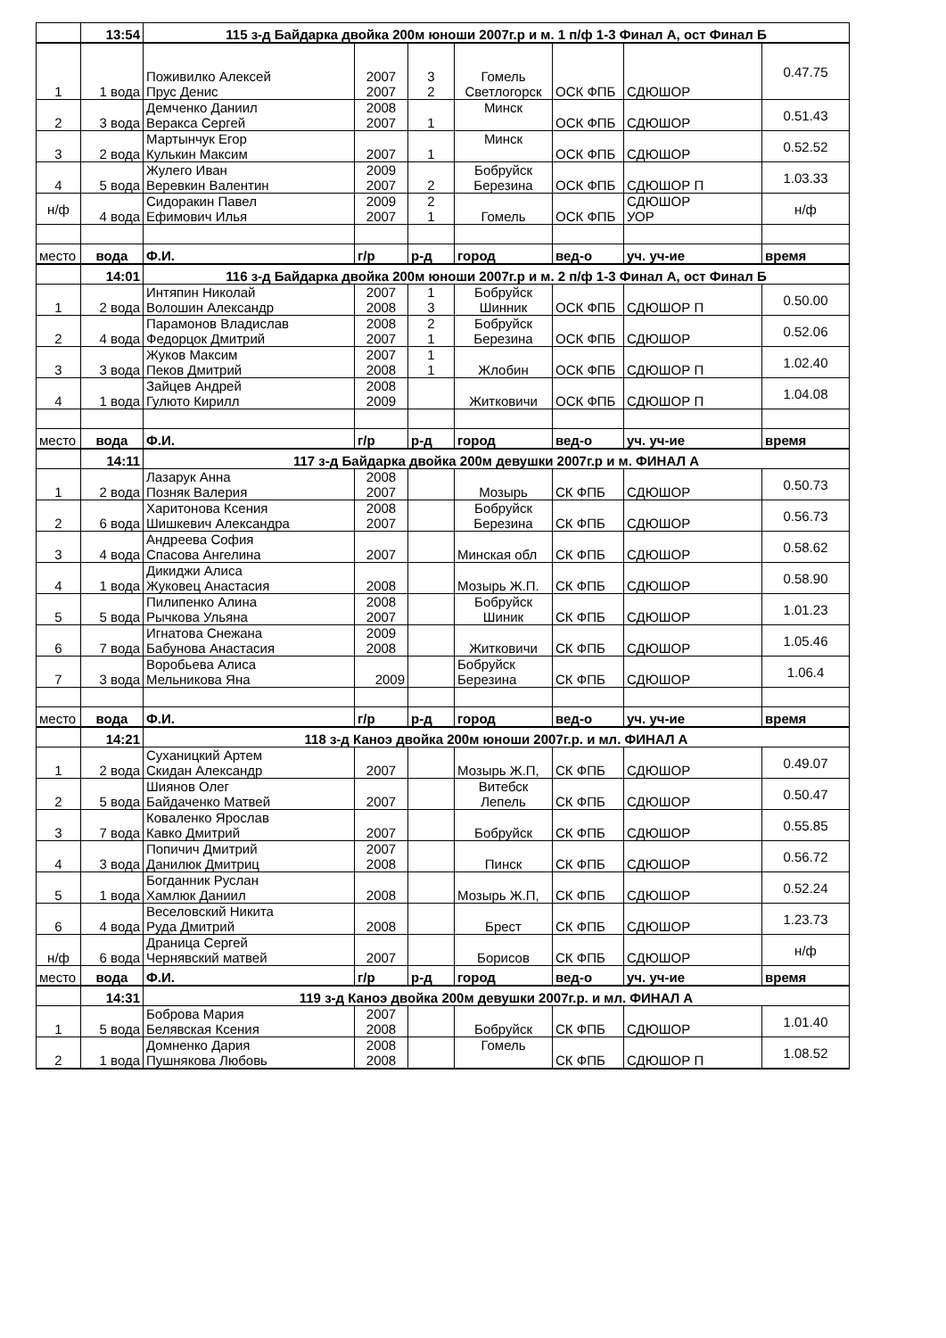| | 13:54 | 115 з-д Байдарка двойка 200м юноши 2007г.р и м. 1 п/ф 1-3 Финал А, ост Финал Б | | | | | | |
| 1 | 1 вода | Поживилко Алексей Прус Денис | 2007 2007 | 3 2 | Гомель Светлогорск | ОСК ФПБ | СДЮШОР | 0.47.75 |
| 2 | 3 вода | Демченко Даниил Веракса Сергей | 2008 2007 | 1 | Минск | ОСК ФПБ | СДЮШОР | 0.51.43 |
| 3 | 2 вода | Мартынчук Егор Кулькин Максим | 2007 | 1 | Минск | ОСК ФПБ | СДЮШОР | 0.52.52 |
| 4 | 5 вода | Жулего Иван Веревкин Валентин | 2009 2007 | 2 | Бобруйск Березина | ОСК ФПБ | СДЮШОР П | 1.03.33 |
| н/ф | 4 вода | Сидоракин Павел Ефимович Илья | 2009 2007 | 2 1 | Гомель | ОСК ФПБ | СДЮШОР УОР | н/ф |
| место | вода | Ф.И. | г/р | р-д | город | вед-о | уч. уч-ие | время |
| | 14:01 | 116 з-д Байдарка двойка 200м юноши 2007г.р и м. 2 п/ф 1-3 Финал А, ост Финал Б | | | | | | |
| 1 | 2 вода | Интяпин Николай Волошин Александр | 2007 2008 | 1 3 | Бобруйск Шинник | ОСК ФПБ | СДЮШОР П | 0.50.00 |
| 2 | 4 вода | Парамонов Владислав Федорцок Дмитрий | 2008 2007 | 2 1 | Бобруйск Березина | ОСК ФПБ | СДЮШОР | 0.52.06 |
| 3 | 3 вода | Жуков Максим Пеков Дмитрий | 2007 2008 | 1 1 | Жлобин | ОСК ФПБ | СДЮШОР П | 1.02.40 |
| 4 | 1 вода | Зайцев Андрей Гулюто Кирилл | 2008 2009 | | Житковичи | ОСК ФПБ | СДЮШОР П | 1.04.08 |
| место | вода | Ф.И. | г/р | р-д | город | вед-о | уч. уч-ие | время |
| | 14:11 | 117 з-д Байдарка двойка 200м девушки 2007г.р и м. ФИНАЛ А | | | | | | |
| 1 | 2 вода | Лазарук Анна Позняк Валерия | 2008 2007 | | Мозырь | СК ФПБ | СДЮШОР | 0.50.73 |
| 2 | 6 вода | Харитонова Ксения Шишкевич Александра | 2008 2007 | | Бобруйск Березина | СК ФПБ | СДЮШОР | 0.56.73 |
| 3 | 4 вода | Андреева София Спасова Ангелина | 2007 | | Минская обл | СК ФПБ | СДЮШОР | 0.58.62 |
| 4 | 1 вода | Дикиджи Алиса Жуковец Анастасия | 2008 | | Мозырь Ж.П. | СК ФПБ | СДЮШОР | 0.58.90 |
| 5 | 5 вода | Пилипенко Алина Рычкова Ульяна | 2008 2007 | | Бобруйск Шиник | СК ФПБ | СДЮШОР | 1.01.23 |
| 6 | 7 вода | Игнатова Снежана Бабунова Анастасия | 2009 2008 | | Житковичи | СК ФПБ | СДЮШОР | 1.05.46 |
| 7 | 3 вода | Воробьева Алиса Мельникова Яна | 2009 | | Бобруйск Березина | СК ФПБ | СДЮШОР | 1.06.4 |
| место | вода | Ф.И. | г/р | р-д | город | вед-о | уч. уч-ие | время |
| | 14:21 | 118 з-д Каноэ двойка 200м юноши 2007г.р. и мл. ФИНАЛ А | | | | | | |
| 1 | 2 вода | Суханицкий Артем Скидан Александр | 2007 | | Мозырь Ж.П, | СК ФПБ | СДЮШОР | 0.49.07 |
| 2 | 5 вода | Шиянов Олег Байдаченко Матвей | 2007 | | Витебск Лепель | СК ФПБ | СДЮШОР | 0.50.47 |
| 3 | 7 вода | Коваленко Ярослав Кавко Дмитрий | 2007 | | Бобруйск | СК ФПБ | СДЮШОР | 0.55.85 |
| 4 | 3 вода | Попичич Дмитрий Данилюк Дмитриц | 2007 2008 | | Пинск | СК ФПБ | СДЮШОР | 0.56.72 |
| 5 | 1 вода | Богданник Руслан Хамлюк Даниил | 2008 | | Мозырь Ж.П, | СК ФПБ | СДЮШОР | 0.52.24 |
| 6 | 4 вода | Веселовский Никита Руда Дмитрий | 2008 | | Брест | СК ФПБ | СДЮШОР | 1.23.73 |
| н/ф | 6 вода | Драница Сергей Чернявский матвей | 2007 | | Борисов | СК ФПБ | СДЮШОР | н/ф |
| место | вода | Ф.И. | г/р | р-д | город | вед-о | уч. уч-ие | время |
| | 14:31 | 119 з-д Каноэ двойка 200м девушки 2007г.р. и мл. ФИНАЛ А | | | | | | |
| 1 | 5 вода | Боброва Мария Белявская Ксения | 2007 2008 | | Бобруйск | СК ФПБ | СДЮШОР | 1.01.40 |
| 2 | 1 вода | Домненко Дария Пушнякова Любовь | 2008 2008 | | Гомель | СК ФПБ | СДЮШОР П | 1.08.52 |